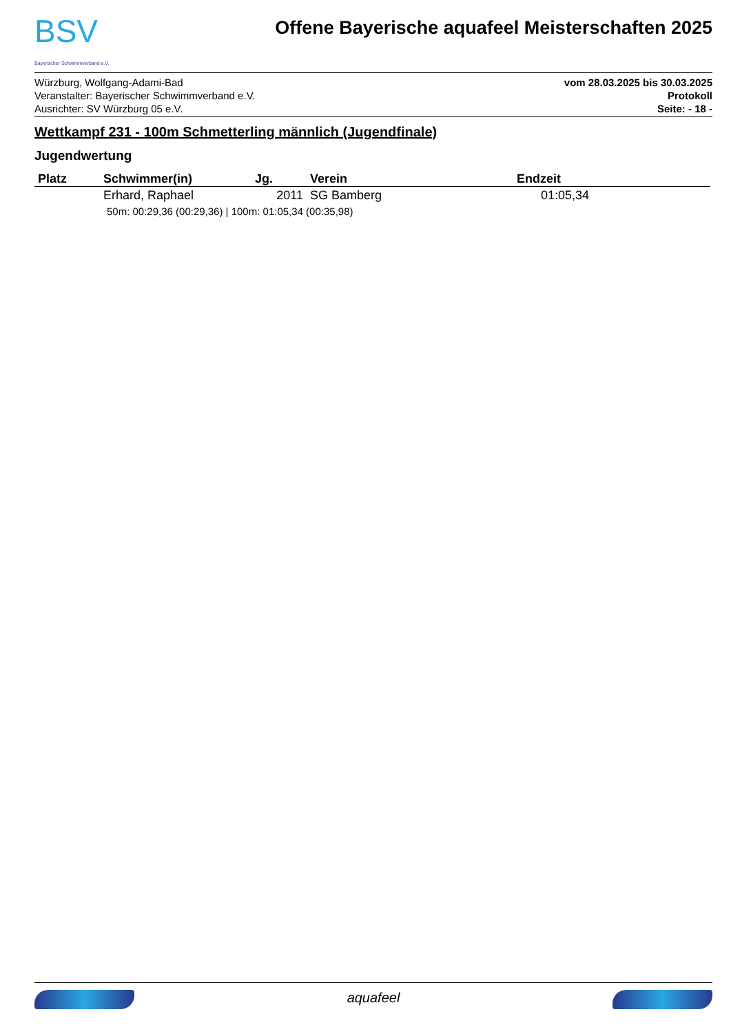BSV
Bayerischer Schwimmverband e.V.
Offene Bayerische aquafeel Meisterschaften 2025
Würzburg, Wolfgang-Adami-Bad
Veranstalter: Bayerischer Schwimmverband e.V.
Ausrichter: SV Würzburg 05 e.V.
vom 28.03.2025 bis 30.03.2025
Protokoll
Seite: - 18 -
Wettkampf 231 - 100m Schmetterling männlich (Jugendfinale)
Jugendwertung
| Platz | Schwimmer(in) | Jg. | Verein | Endzeit |
| --- | --- | --- | --- | --- |
| | Erhard, Raphael | 2011 | SG Bamberg | 01:05,34 |
| 50m: 00:29,36 (00:29,36) / 100m: 01:05,34 (00:35,98) | | | | |
aquafeel